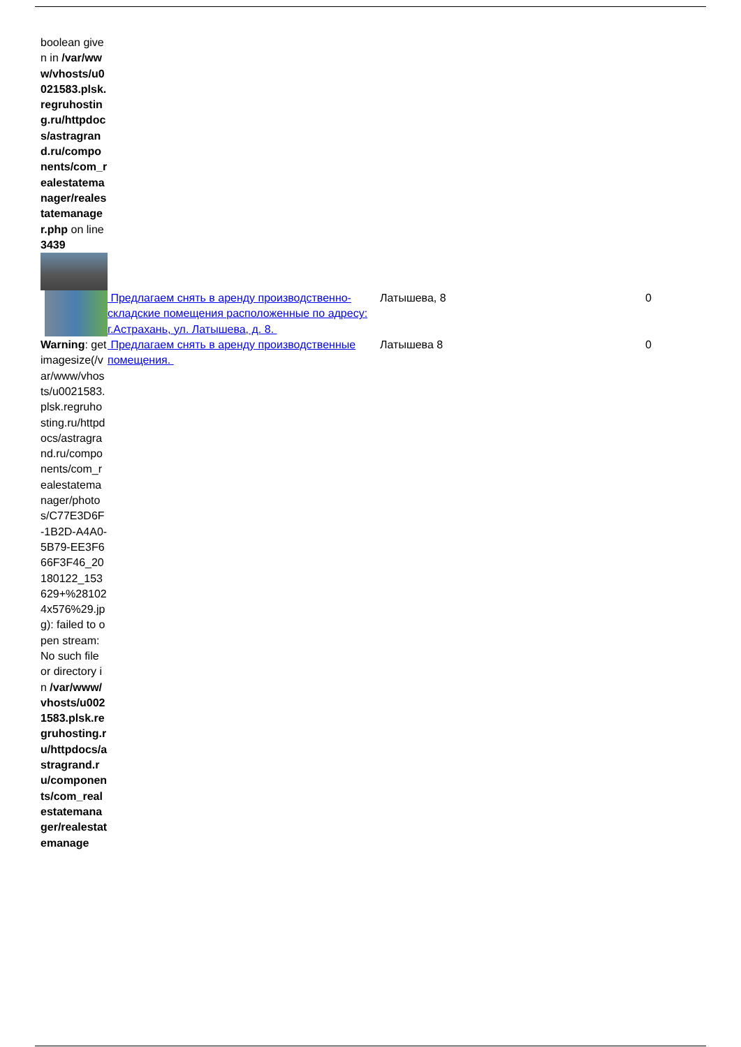| boolean given in /var/www/vhosts/u0021583.plsk.regruhosting.ru/httpdocs/astragrand.ru/components/com_realestatemanager/realestatemanager.php on line 3439 | | | |
| | Предлагаем снять в аренду производственно-складские помещения расположенные по адресу: г.Астрахань, ул. Латышева, д. 8. | Латышева, 8 | 0 |
| Warning : getimagesize(/var/www/vhosts/u0021583.plsk.regruhosting.ru/httpdocs/astragrand.ru/components/com_realestatemanager/photos/C77E3D6F-1B2D-A4A0-5B79-EE3F666F3F46_20180122_153629+%281024x576%29.jpg): failed to open stream: No such file or directory in /var/www/vhosts/u0021583.plsk.regruhosting.ru/httpdocs/astragrand.ru/components/com_realestatemanager/realestatemanage | Предлагаем снять в аренду производственные помещения. | Латышева 8 | 0 |